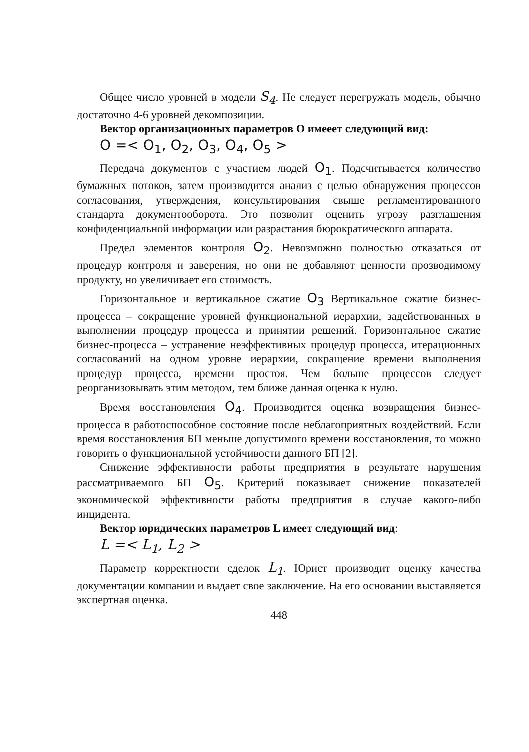Общее число уровней в модели S<sub>4</sub>. Не следует перегружать модель, обычно достаточно 4-6 уровней декомпозиции.
Вектор организационных параметров О имееет следующий вид:
O =< O<sub>1</sub>, O<sub>2</sub>, O<sub>3</sub>, O<sub>4</sub>, O<sub>5</sub> >
Передача документов с участием людей O<sub>1</sub>. Подсчитывается количество бумажных потоков, затем производится анализ с целью обнаружения процессов согласования, утверждения, консультирования свыше регламентированного стандарта документооборота. Это позволит оценить угрозу разглашения конфиденциальной информации или разрастания бюрократического аппарата.
Предел элементов контроля O<sub>2</sub>. Невозможно полностью отказаться от процедур контроля и заверения, но они не добавляют ценности прозводимому продукту, но увеличивает его стоимость.
Горизонтальное и вертикальное сжатие O<sub>3</sub> Вертикальное сжатие бизнес-процесса – сокращение уровней функциональной иерархии, задействованных в выполнении процедур процесса и принятии решений. Горизонтальное сжатие бизнес-процесса – устранение неэффективных процедур процесса, итерационных согласований на одном уровне иерархии, сокращение времени выполнения процедур процесса, времени простоя. Чем больше процессов следует реорганизовывать этим методом, тем ближе данная оценка к нулю.
Время восстановления O<sub>4</sub>. Производится оценка возвращения бизнес-процесса в работоспособное состояние после неблагоприятных воздействий. Если время восстановления БП меньше допустимого времени восстановления, то можно говорить о функциональной устойчивости данного БП [2].
Снижение эффективности работы предприятия в результате нарушения рассматриваемого БП O<sub>5</sub>. Критерий показывает снижение показателей экономической эффективности работы предприятия в случае какого-либо инцидента.
Вектор юридических параметров L имеет следующий вид:
L =< L<sub>1</sub>, L<sub>2</sub> >
Параметр корректности сделок L<sub>1</sub>. Юрист производит оценку качества документации компании и выдает свое заключение. На его основании выставляется экспертная оценка.
448